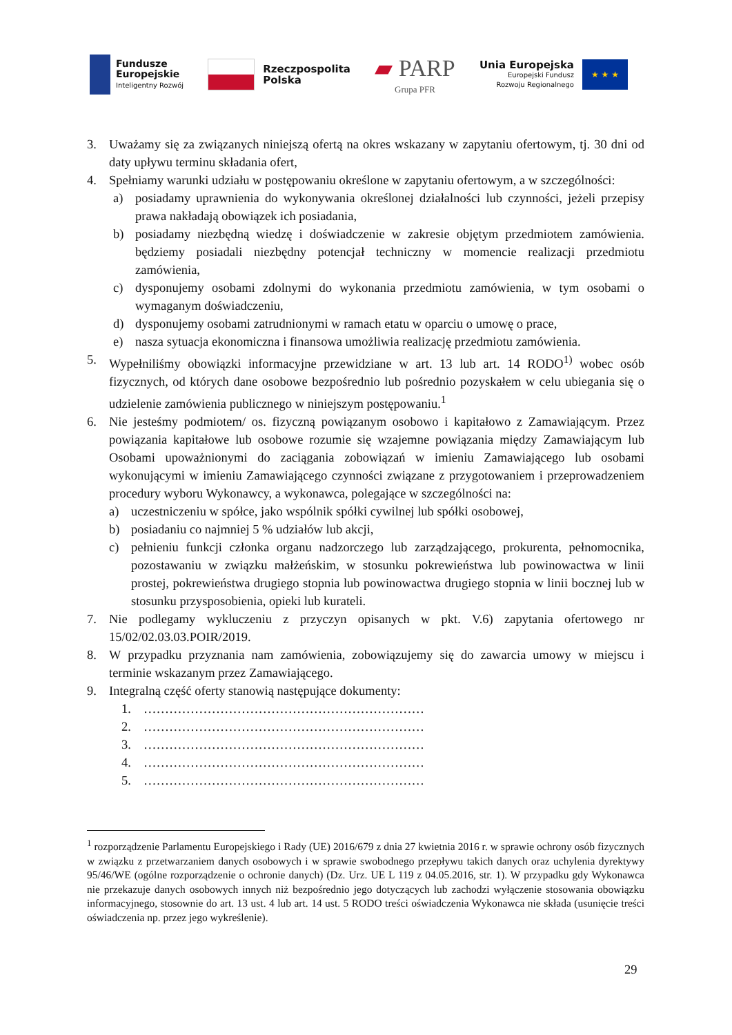Fundusze
Europejskie
Inteligentny Rozwój
Rzeczpospolita
Polska
▰ PARP
Grupa PFR
Unia Europejska
Europejski Fundusz
Rozwoju Regionalnego
★ ★ ★
3. Uważamy się za związanych niniejszą ofertą na okres wskazany w zapytaniu ofertowym, tj. 30 dni od daty upływu terminu składania ofert,
4. Spełniamy warunki udziału w postępowaniu określone w zapytaniu ofertowym, a w szczególności:
a) posiadamy uprawnienia do wykonywania określonej działalności lub czynności, jeżeli przepisy prawa nakładają obowiązek ich posiadania,
b) posiadamy niezbędną wiedzę i doświadczenie w zakresie objętym przedmiotem zamówienia. będziemy posiadali niezbędny potencjał techniczny w momencie realizacji przedmiotu zamówienia,
c) dysponujemy osobami zdolnymi do wykonania przedmiotu zamówienia, w tym osobami o wymaganym doświadczeniu,
d) dysponujemy osobami zatrudnionymi w ramach etatu w oparciu o umowę o prace,
e) nasza sytuacja ekonomiczna i finansowa umożliwia realizację przedmiotu zamówienia.
5. Wypełniliśmy obowiązki informacyjne przewidziane w art. 13 lub art. 14 RODO<sup>1)</sup> wobec osób fizycznych, od których dane osobowe bezpośrednio lub pośrednio pozyskałem w celu ubiegania się o udzielenie zamówienia publicznego w niniejszym postępowaniu.<sup>1</sup>
6. Nie jesteśmy podmiotem/ os. fizyczną powiązanym osobowo i kapitałowo z Zamawiającym. Przez powiązania kapitałowe lub osobowe rozumie się wzajemne powiązania między Zamawiającym lub Osobami upoważnionymi do zaciągania zobowiązań w imieniu Zamawiającego lub osobami wykonującymi w imieniu Zamawiającego czynności związane z przygotowaniem i przeprowadzeniem procedury wyboru Wykonawcy, a wykonawca, polegające w szczególności na:
a) uczestniczeniu w spółce, jako wspólnik spółki cywilnej lub spółki osobowej,
b) posiadaniu co najmniej 5 % udziałów lub akcji,
c) pełnieniu funkcji członka organu nadzorczego lub zarządzającego, prokurenta, pełnomocnika, pozostawaniu w związku małżeńskim, w stosunku pokrewieństwa lub powinowactwa w linii prostej, pokrewieństwa drugiego stopnia lub powinowactwa drugiego stopnia w linii bocznej lub w stosunku przysposobienia, opieki lub kurateli.
7. Nie podlegamy wykluczeniu z przyczyn opisanych w pkt. V.6) zapytania ofertowego nr 15/02/02.03.03.POIR/2019.
8. W przypadku przyznania nam zamówienia, zobowiązujemy się do zawarcia umowy w miejscu i terminie wskazanym przez Zamawiającego.
9. Integralną część oferty stanowią następujące dokumenty:
1. …………………………………………………………
2. …………………………………………………………
3. …………………………………………………………
4. …………………………………………………………
5. …………………………………………………………
<sup>1</sup> rozporządzenie Parlamentu Europejskiego i Rady (UE) 2016/679 z dnia 27 kwietnia 2016 r. w sprawie ochrony osób fizycznych w związku z przetwarzaniem danych osobowych i w sprawie swobodnego przepływu takich danych oraz uchylenia dyrektywy 95/46/WE (ogólne rozporządzenie o ochronie danych) (Dz. Urz. UE L 119 z 04.05.2016, str. 1). W przypadku gdy Wykonawca nie przekazuje danych osobowych innych niż bezpośrednio jego dotyczących lub zachodzi wyłączenie stosowania obowiązku informacyjnego, stosownie do art. 13 ust. 4 lub art. 14 ust. 5 RODO treści oświadczenia Wykonawca nie składa (usunięcie treści oświadczenia np. przez jego wykreślenie).
29